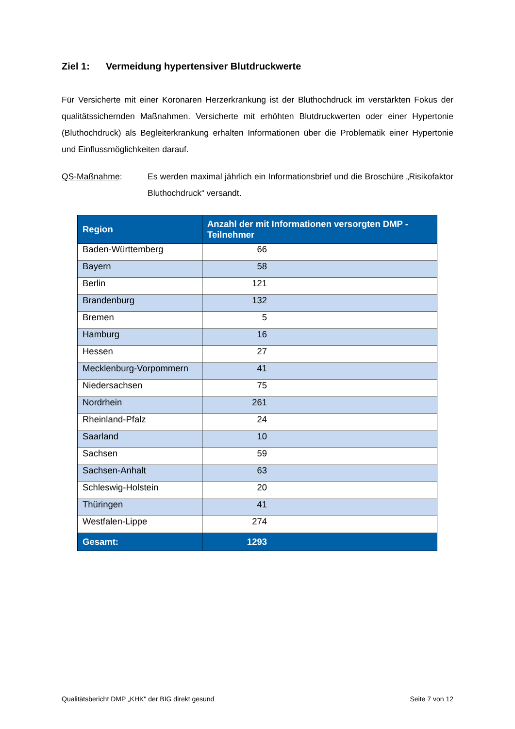Ziel 1: Vermeidung hypertensiver Blutdruckwerte
Für Versicherte mit einer Koronaren Herzerkrankung ist der Bluthochdruck im verstärkten Fokus der qualitätssichernden Maßnahmen. Versicherte mit erhöhten Blutdruckwerten oder einer Hypertonie (Bluthochdruck) als Begleiterkrankung erhalten Informationen über die Problematik einer Hypertonie und Einflussmöglichkeiten darauf.
QS-Maßnahme: Es werden maximal jährlich ein Informationsbrief und die Broschüre „Risikofaktor Bluthochdruck“ versandt.
| Region | Anzahl der mit Informationen versorgten DMP - Teilnehmer |
| --- | --- |
| Baden-Württemberg | 66 |
| Bayern | 58 |
| Berlin | 121 |
| Brandenburg | 132 |
| Bremen | 5 |
| Hamburg | 16 |
| Hessen | 27 |
| Mecklenburg-Vorpommern | 41 |
| Niedersachsen | 75 |
| Nordrhein | 261 |
| Rheinland-Pfalz | 24 |
| Saarland | 10 |
| Sachsen | 59 |
| Sachsen-Anhalt | 63 |
| Schleswig-Holstein | 20 |
| Thüringen | 41 |
| Westfalen-Lippe | 274 |
| Gesamt: | 1293 |
Qualitätsbericht DMP „KHK" der BIG direkt gesund Seite 7 von 12